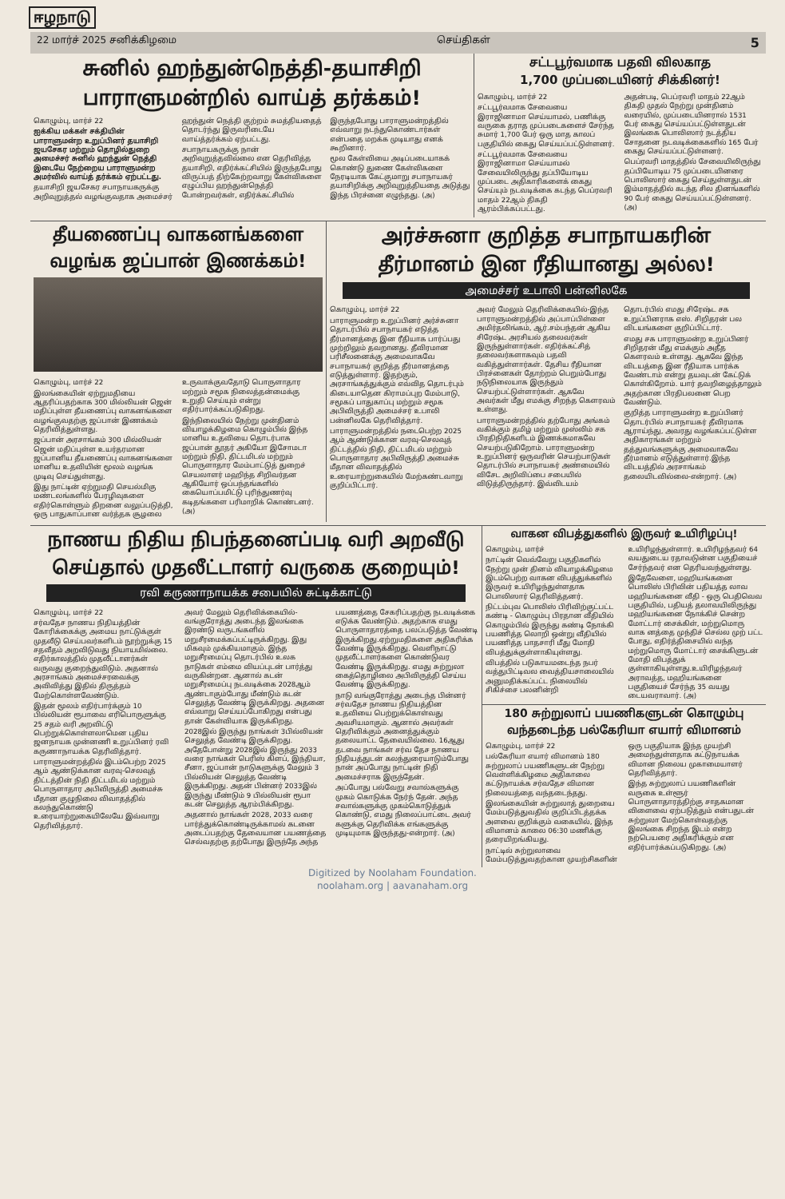ஈழநாடு
22 மார்ச் 2025 சனிக்கிழமை செய்திகள் 5
சுனில் ஹந்துன்நெத்தி-தயாசிறி
பாராளுமன்றில் வாய்த் தர்க்கம்!
கொழும்பு, மார்ச் 22
ஐக்கிய மக்கள் சக்தியின் பாராளுமன்ற உறுப்பினர் தயாசிறி ஜயசேகர மற்றும் தொழில்துறை அமைச்சர் சுனில் ஹந்துன் நெத்தி இடையே நேற்றைய பாராளுமன்ற அமர்வில் வாய்த் தர்க்கம் ஏற்பட்டது.
தயாசிறி ஜயசேகர சபாநாயகருக்கு அறிவுறுத்தல் வழங்குவதாக அமைச்சர் ஹந்துன் நெத்தி குற்றம் சுமத்தியதைத் தொடர்ந்து இருவரிடையே வாய்த்தர்க்கம் ஏற்பட்டது.
சபாநாயகருக்கு நான் அறிவுறுத்தவில்லை என தெரிவித்த தயாசிறி, எதிர்க்கட்சியில் இருந்தபோது விருப்பத் திற்கேற்றவாறு கேள்விகளை எழுப்பிய ஹந்துன்நெத்தி போன்றவர்கள், எதிர்க்கட்சியில் இருந்தபோது பாராளுமன்றத்தில் எவ்வாறு நடந்துகொண்டார்கள் என்பதை மறக்க முடியாது எனக் கூறினார்.
மூல கேள்வியை அடிப்படையாகக் கொண்டு துணை கேள்விகளை நேரடியாக கேட்குமாறு சபாநாயகர் தயாசிறிக்கு அறிவுறுத்தியதை அடுத்து இந்த பிரச்னை எழுந்தது. (அ)
சட்டபூர்வமாக பதவி விலகாத
1,700 முப்படையினர் சிக்கினர்!
கொழும்பு, மார்ச் 22
சட்டபூர்வமாக சேவையை இராஜினாமா செய்யாமல், பணிக்கு வருகை தராத முப்படைகளைச் சேர்ந்த சுமார் 1,700 பேர் ஒரு மாத காலப் பகுதியில் கைது செய்யப்பட்டுள்ளனர்.
சட்டபூர்வமாக சேவையை இராஜினாமா செய்யாமல் சேவையிலிருந்து தப்பியோடிய முப்படை அதிகாரிகளைக் கைது செய்யும் நடவடிக்கை கடந்த பெப்ரவரி மாதம் 22ஆம் திகதி ஆரம்பிக்கப்பட்டது.
அதன்படி, பெப்ரவரி மாதம் 22ஆம் திகதி முதல் நேற்று முன்தினம் வரையில், முப்படையினரால் 1531 பேர் கைது செய்யப்பட்டுள்ளதுடன் இலங்கை பொலிஸார் நடத்திய சோதனை நடவடிக்கைகளில் 165 பேர் கைது செய்யப்பட்டுள்ளனர்.
பெப்ரவரி மாதத்தில் சேவையிலிருந்து தப்பியோடிய 75 முப்படையினரை பொலிஸார் கைது செய்துள்ளதுடன் இம்மாதத்தில் கடந்த சில தினங்களில் 90 பேர் கைது செய்யப்பட்டுள்ளனர். (அ)
தீயணைப்பு வாகனங்களை
வழங்க ஜப்பான் இணக்கம்!
கொழும்பு, மார்ச் 22
இலங்கையின் ஏற்றுமதியை ஆதரிப்பதற்காக 300 மில்லியன் ஜென் மதிப்புள்ள தீயணைப்பு வாகனங்களை வழங்குவதற்கு ஜப்பான் இணக்கம் தெரிவித்துள்ளது.
ஜப்பான் அரசாங்கம் 300 மில்லியன் ஜென் மதிப்புள்ள உயர்தரமான ஜப்பானிய தீயணைப்பு வாகனங்களை மானிய உதவியின் மூலம் வழங்க முடிவு செய்துள்ளது.
இது நாட்டின் ஏற்றுமதி செயல்மிகு மண்டலங்களில் பேரழிவுகளை எதிர்கொள்ளும் திறனை வலுப்படுத்தி, ஒரு பாதுகாப்பான வர்த்தக சூழலை உருவாக்குவதோடு பொருளாதார மற்றும் சமூக நிலைத்தன்மைக்கு உறுதி செய்யும் என்று எதிர்பார்க்கப்படுகிறது.
இந்நிலையில் நேற்று முன்தினம் வியாழக்கிழமை கொழும்பில் இந்த மானிய உதவியை தொடர்பாக ஜப்பான் தூதர் அகியோ இசோமடா மற்றும் நிதி, திட்டமிடல் மற்றும் பொருளாதார மேம்பாட்டுத் துறைச் செயலாளர் மஹிந்த சிறிவர்தன ஆகியோர் ஒப்பந்தங்களில் கையொப்பமிட்டு புரிந்துணர்வு கடிதங்களை பரிமாறிக் கொண்டனர். (அ)
அர்ச்சுனா குறித்த சபாநாயகரின்
தீர்மானம் இன ரீதியானது அல்ல!
அமைச்சர் உபாலி பன்னிலகே
கொழும்பு, மார்ச் 22
பாராளுமன்ற உறுப்பினர் அர்ச்சுனா தொடர்பில் சபாநாயகர் எடுத்த தீர்மானத்தை இன ரீதியாக பார்ப்பது முற்றிலும் தவறானது. தீவிரமான பரிசீலனைக்கு அமைவாகவே சபாநாயகர் குறித்த தீர்மானத்தை எடுத்துள்ளார். இதற்கும், அரசாங்கத்துக்கும் எவ்வித தொடர்பும் கிடையாதென கிராமப்புற மேம்பாடு, சமூகப் பாதுகாப்பு மற்றும் சமூக அபிவிருத்தி அமைச்சர் உபாலி பன்னிலகே தெரிவித்தார்.
பாராளுமன்றத்தில் நடைபெற்ற 2025 ஆம் ஆண்டுக்கான வரவு-செலவுத் திட்டத்தில் நிதி, திட்டமிடல் மற்றும் பொருளாதார அபிவிருத்தி அமைச்சு மீதான விவாதத்தில் உரையாற்றுகையில் மேற்கண்டவாறு குறிப்பிட்டார்.
அவர் மேலும் தெரிவிக்கையில்-இந்த பாராளுமன்றத்தில் அப்பாப்பிள்ளை அமிர்தலிங்கம், ஆர்.சம்பந்தன் ஆகிய சிரேஷ்ட அரசியல் தலைவர்கள் இருந்துள்ளார்கள். எதிர்க்கட்சித் தலைவர்களாகவும் பதவி வகித்துள்ளார்கள். தேசிய ரீதியான பிரச்னைகள் தோற்றம் பெறும்போது நடுநிலையாக இருந்தும் செயற்பட்டுள்ளார்கள். ஆகவே அவர்கள் மீது எமக்கு சிறந்த கௌரவம் உள்ளது.
பாராளுமன்றத்தில் தற்போது அங்கம் வகிக்கும் தமிழ் மற்றும் முஸ்லிம் சக பிரதிநிதிகளிடம் இணக்கமாகவே செயற்படுகிறோம். பாராளுமன்ற உறுப்பினர் ஒருவரின் செயற்பாடுகள் தொடர்பில் சபாநாயகர் அண்மையில் விசேட அறிவிப்பை சபையில் விடுத்திருந்தார். இவ்விடயம் தொடர்பில் எமது சிரேஷ்ட சக உறுப்பினராக எஸ். சிறிதரன் பல விடயங்களை குறிப்பிட்டார்.
எமது சக பாராளுமன்ற உறுப்பினர் சிறிதரன் மீது எமக்கும் அதீத கௌரவம் உள்ளது. ஆகவே இந்த விடயத்தை இன ரீதியாக பார்க்க வேண்டாம் என்று தயவுடன் கேட்டுக் கொள்கிறோம். யார் தவறிழைத்தாலும் அதற்கான பிரதிபலனை பெற வேண்டும்.
குறித்த பாராளுமன்ற உறுப்பினர் தொடர்பில் சபாநாயகர் தீவிரமாக ஆராய்ந்து, அவரது வழங்கப்பட்டுள்ள அதிகாரங்கள் மற்றும் தத்துவங்களுக்கு அமைவாகவே தீர்மானம் எடுத்துள்ளார்.இந்த விடயத்தில் அரசாங்கம் தலையிடவில்லை-என்றார். (அ)
நாணய நிதிய நிபந்தனைப்படி வரி அறவீடு
செய்தால் முதலீட்டாளர் வருகை குறையும்!
ரவி கருணாநாயக்க சபையில் சுட்டிக்காட்டு
கொழும்பு, மார்ச் 22
சர்வதேச நாணய நிதியத்தின் கோரிக்கைக்கு அமைய நாட்டுக்குள் முதலீடு செய்பவர்களிடம் நூற்றுக்கு 15 சதவீதம் அறவிடுவது நியாயமில்லை. எதிர்காலத்தில் முதலீட்டாளர்கள் வருவது குறைந்துவிடும். அதனால் அரசாங்கம் அமைச்சரவைக்கு அவிவித்து இதில் திருத்தம் மேற்கொள்ளவேண்டும்.
இதன் மூலம் எதிர்பார்க்கும் 10 பில்லியன் ரூபாவை எரிபொருளுக்கு 25 சதம் வரி அறவிட்டு பெற்றுக்கொள்ளலாமென புதிய ஜனநாயக முன்னணி உறுப்பினர் ரவி கருணாநாயக்க தெரிவித்தார்.
பாராளுமன்றத்தில் இடம்பெற்ற 2025 ஆம் ஆண்டுக்கான வரவு-செலவுத் திட்டத்தின் நிதி திட்டமிடல் மற்றும் பொருளாதார அபிவிருத்தி அமைச்சு மீதான குழுநிலை விவாதத்தில் கலந்துகொண்டு உரையாற்றுகையிலேயே இவ்வாறு தெரிவித்தார்.
அவர் மேலும் தெரிவிக்கையில்-வங்குரோத்து அடைந்த இலங்கை இரண்டு வருடங்களில் மறுசீரமைக்கப்பட்டிருக்கிறது. இது மிகவும் முக்கியமாகும். இந்த மறுசீரமைப்பு தொடர்பில் உலக நாடுகள் எம்மை வியப்புடன் பார்த்து வருகின்றன. ஆனால் கடன் மறுசீரமைப்பு நடவடிக்கை 2028ஆம் ஆண்டாகும்போது மீண்டும் கடன் செலுத்த வேண்டி இருக்கிறது. அதனை எவ்வாறு செய்யப்போகிறது என்பது தான் கேள்வியாக இருக்கிறது.
2028இல் இருந்து நாங்கள் 3பில்லியன் செலுத்த வேண்டி இருக்கிறது. அதேபோன்று 2028இல் இருந்து 2033 வரை நாங்கள் பெரிஸ் கிளப், இந்தியா, சீனா, ஜப்பான் நாடுகளுக்கு மேலும் 3 பில்லியன் செலுத்த வேண்டி இருக்கிறது. அதன் பின்னர் 2033இல் இருந்து மீண்டும் 9 பில்லியன் ரூபா கடன் செலுத்த ஆரம்பிக்கிறது.
அதனால் நாங்கள் 2028, 2033 வரை பார்த்துக்கொண்டிருக்காமல் கடனை அடைப்பதற்கு தேவையான பயணத்தை செல்வதற்கு தற்போது இருந்தே அந்த பயணத்தை சேகரிப்பதற்கு நடவடிக்கை எடுக்க வேண்டும். அதற்காக எமது பொருளாதாரத்தை பலப்படுத்த வேண்டி இருக்கிறது.ஏற்றுமதிகளை அதிகரிக்க வேண்டி இருக்கிறது. வெளிநாட்டு முதலீட்டாளர்களை கொண்டுவர வேண்டி இருக்கிறது. எமது சுற்றுலா கைத்தொழிலை அபிவிருத்தி செய்ய வேண்டி இருக்கிறது.
நாடு வங்குரோத்து அடைந்த பின்னர் சர்வதேச நாணய நிதியத்தின உதவியை பெற்றுக்கொள்வது அவசியமாகும். ஆனால் அவர்கள் தெரிவிக்கும் அனைத்துக்கும் தலையாட்ட தேவையில்லை. 16ஆது தடவை நாங்கள் சர்வ தேச நாணய நிதியத்துடன் கலந்துரையாடும்போது நான் அப்போது நாட்டின் நிதி அமைச்சராக இருந்தேன்.
அப்போது பல்வேறு சவால்களுக்கு முகம் கொடுக்க நேர்ந் தேன். அந்த சவால்களுக்கு முகம்கொடுத்துக் கொண்டு, எமது நிலைப்பாட்டை அவர் களுக்கு தெரிவிக்க எங்களுக்கு முடியுமாக இருந்தது-என்றார். (அ)
வாகன விபத்துகளில் இருவர் உயிரிழப்பு!
கொழும்பு, மார்ச்
நாட்டின் வெவ்வேறு பகுதிகளில் நேற்று முன் தினம் வியாழக்கிழமை இடம்பெற்ற வாகன விபத்துக்களில் இருவர் உயிரிழந்துள்ளதாக பொலிஸார் தெரிவித்தனர்.
நிட்டம்புவ பொலிஸ் பிரிவிற்குட்பட்ட கண்டி - கொழும்பு பிரதான வீதியில் கொழும்பில் இருந்து கண்டி நோக்கி பயணித்த லொறி ஒன்று வீதியில் பயணித்த பாதசாரி மீது மோதி விபத்துக்குள்ளாகியுள்ளது.
விபத்தில் படுகாயமடைந்த நபர் வத்துபிட்டிவல வைத்தியசாலையில் அனுமதிக்கப்பட்ட நிலையில் சிகிச்சை பலனின்றி உயிரிழந்துள்ளார். உயிரிழந்தவர் 64 வயதுடைய ரதாவடுன்ன பகுதியைச் சேர்ந்தவர் என தெரியவந்துள்ளது.
இதேவேளை, மஹியங்கனை பொலிஸ் பிரிவின் பதியத்த லாவ மஹியங்கனை வீதி - ஒரு பெதிவெவ பகுதியில், பதியத் தலாவயிலிருந்து மஹியங்கனை நோக்கிச் சென்ற மோட்டார் சைக்கிள், மற்றுமொரு வாக னத்தை முந்திச் செல்ல முற் பட்ட போது, எதிர்த்திசையில் வந்த மற்றுமொரு மோட்டார் சைக்கிளுடன் மோதி விபத்துக் குள்ளாகியுள்ளது.உயிரிழந்தவர் அராவத்த, மஹியங்கனை பகுதியைச் சேர்ந்த 35 வயது டையவராவார். (அ)
180 சுற்றுலாப் பயணிகளுடன் கொழும்பு
வந்தடைந்த பல்கேரியா எயார் விமானம்
கொழும்பு, மார்ச் 22
பல்கேரியா எயார் விமானம் 180 சுற்றுலாப் பயணிகளுடன் நேற்று வெள்ளிக்கிழமை அதிகாலை கட்டுநாயக்க சர்வதேச விமான நிலையத்தை வந்தடைந்தது.
இலங்கையின் சுற்றுலாத் துறையை மேம்படுத்துவதில் குறிப்பிடத்தக்க அளவை குறிக்கும் வகையில், இந்த விமானம் காலை 06:30 மணிக்கு தரையிறங்கியது.
நாட்டில் சுற்றுலாவை மேம்படுத்துவதற்கான முயற்சிகளின் ஒரு பகுதியாக இந்த முயற்சி அமைந்துள்ளதாக கட்டுநாயக்க விமான நிலைய முகாமையாளர் தெரிவித்தார்.
இந்த சுற்றுலாப் பயணிகளின் வருகை உள்ளூர் பொருளாதாரத்திற்கு சாதகமான விளைவை ஏற்படுத்தும் என்பதுடன் சுற்றுலா மேற்கொள்வதற்கு இலங்கை சிறந்த இடம் என்ற நற்பெயரை அதிகரிக்கும் என எதிர்பார்க்கப்படுகிறது. (அ)
Digitized by Noolaham Foundation.
noolaham.org | aavanaham.org